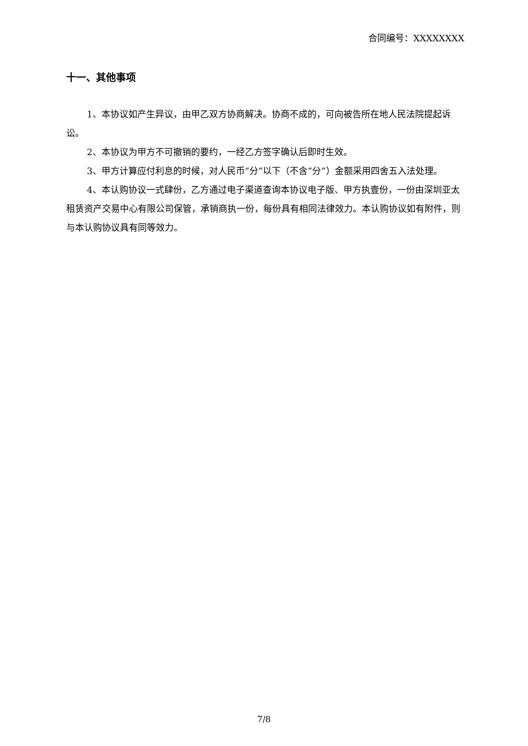合同编号：XXXXXXXX
十一、其他事项
1、本协议如产生异议，由甲乙双方协商解决。协商不成的，可向被告所在地人民法院提起诉讼。
2、本协议为甲方不可撤销的要约，一经乙方签字确认后即时生效。
3、甲方计算应付利息的时候，对人民币“分”以下（不含“分”）金额采用四舍五入法处理。
4、本认购协议一式肆份，乙方通过电子渠道查询本协议电子版、甲方执壹份，一份由深圳亚太租赁资产交易中心有限公司保管，承销商执一份，每份具有相同法律效力。本认购协议如有附件，则与本认购协议具有同等效力。
7/8